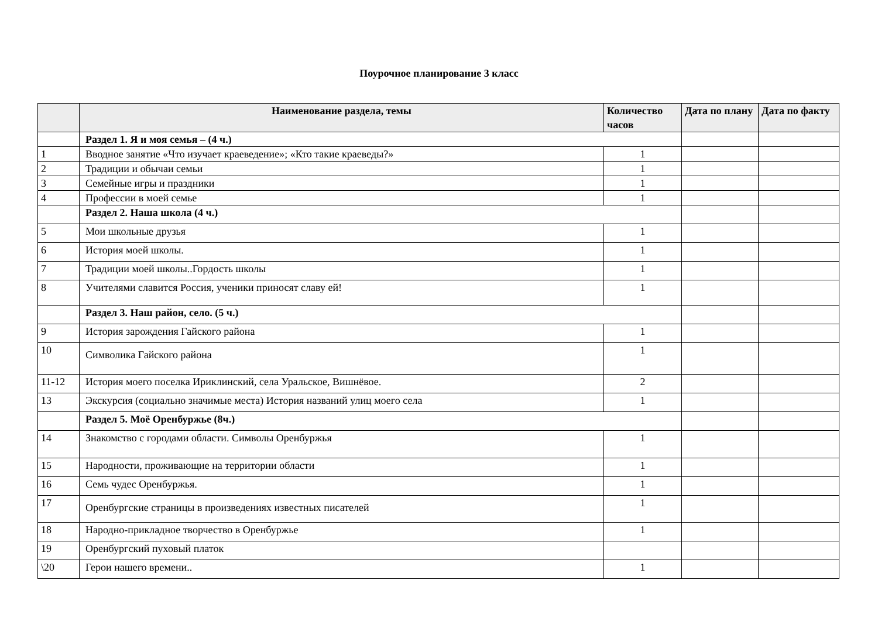Поурочное планирование 3 класс
| | Наименование раздела, темы | Количество часов | Дата по плану | Дата по факту |
| --- | --- | --- | --- | --- |
| | Раздел 1. Я и моя семья – (4 ч.) | | | |
| 1 | Вводное занятие «Что изучает краеведение»; «Кто такие краеведы?» | 1 | | |
| 2 | Традиции и обычаи семьи | 1 | | |
| 3 | Семейные игры и праздники | 1 | | |
| 4 | Профессии в моей семье | 1 | | |
| | Раздел 2. Наша школа (4 ч.) | | | |
| 5 | Мои школьные друзья | 1 | | |
| 6 | История моей школы. | 1 | | |
| 7 | Традиции моей школы..Гордость школы | 1 | | |
| 8 | Учителями славится Россия, ученики приносят славу ей! | 1 | | |
| | Раздел 3. Наш район, село. (5 ч.) | | | |
| 9 | История зарождения Гайского района | 1 | | |
| 10 | Символика Гайского района | 1 | | |
| 11-12 | История моего поселка Ириклинский, села Уральское, Вишнёвое. | 2 | | |
| 13 | Экскурсия (социально значимые места) История названий улиц моего села | 1 | | |
| | Раздел 5. Моё Оренбуржье (8ч.) | | | |
| 14 | Знакомство с городами области. Символы Оренбуржья | 1 | | |
| 15 | Народности, проживающие на территории области | 1 | | |
| 16 | Семь чудес Оренбуржья. | 1 | | |
| 17 | Оренбургские страницы в произведениях известных писателей | 1 | | |
| 18 | Народно-прикладное творчество в Оренбуржье | 1 | | |
| 19 | Оренбургский пуховый платок | | | |
| \20 | Герои нашего времени.. | 1 | | |